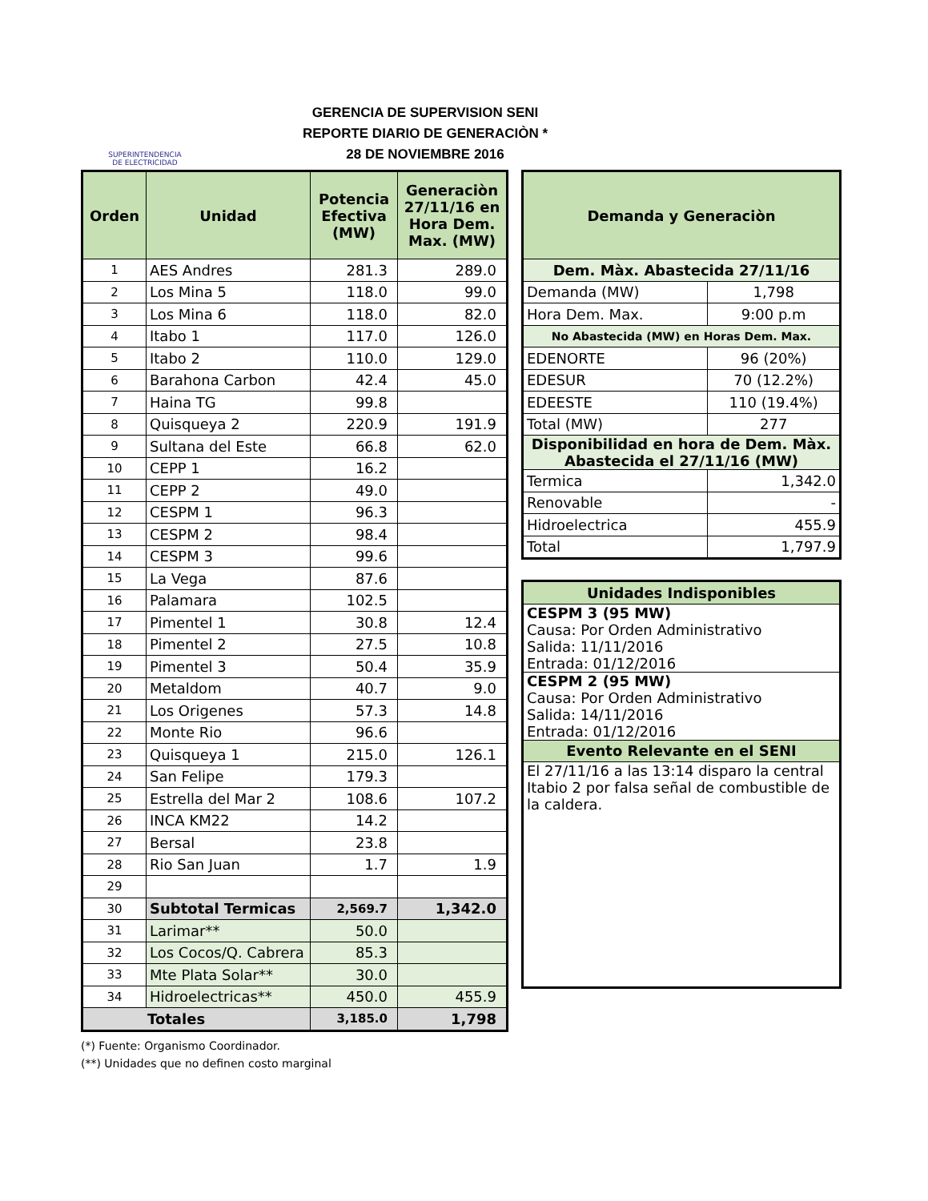SUPERINTENDENCIA
DE ELECTRICIDAD
GERENCIA DE SUPERVISION SENI
REPORTE DIARIO DE GENERACIÒN *
28 DE NOVIEMBRE 2016
| Orden | Unidad | Potencia Efectiva (MW) | Generaciòn 27/11/16 en Hora Dem. Max. (MW) |
| --- | --- | --- | --- |
| 1 | AES Andres | 281.3 | 289.0 |
| 2 | Los Mina 5 | 118.0 | 99.0 |
| 3 | Los Mina 6 | 118.0 | 82.0 |
| 4 | Itabo 1 | 117.0 | 126.0 |
| 5 | Itabo 2 | 110.0 | 129.0 |
| 6 | Barahona Carbon | 42.4 | 45.0 |
| 7 | Haina TG | 99.8 | |
| 8 | Quisqueya 2 | 220.9 | 191.9 |
| 9 | Sultana del Este | 66.8 | 62.0 |
| 10 | CEPP 1 | 16.2 | |
| 11 | CEPP 2 | 49.0 | |
| 12 | CESPM 1 | 96.3 | |
| 13 | CESPM 2 | 98.4 | |
| 14 | CESPM 3 | 99.6 | |
| 15 | La Vega | 87.6 | |
| 16 | Palamara | 102.5 | |
| 17 | Pimentel 1 | 30.8 | 12.4 |
| 18 | Pimentel 2 | 27.5 | 10.8 |
| 19 | Pimentel 3 | 50.4 | 35.9 |
| 20 | Metaldom | 40.7 | 9.0 |
| 21 | Los Origenes | 57.3 | 14.8 |
| 22 | Monte Rio | 96.6 | |
| 23 | Quisqueya 1 | 215.0 | 126.1 |
| 24 | San Felipe | 179.3 | |
| 25 | Estrella del Mar 2 | 108.6 | 107.2 |
| 26 | INCA KM22 | 14.2 | |
| 27 | Bersal | 23.8 | |
| 28 | Rio San Juan | 1.7 | 1.9 |
| 29 | | | |
| 30 | Subtotal Termicas | 2,569.7 | 1,342.0 |
| 31 | Larimar** | 50.0 | |
| 32 | Los Cocos/Q. Cabrera | 85.3 | |
| 33 | Mte Plata Solar** | 30.0 | |
| 34 | Hidroelectricas** | 450.0 | 455.9 |
| Totales | | 3,185.0 | 1,798 |
(*) Fuente: Organismo Coordinador.
(**) Unidades que no definen costo marginal
| Demanda y Generaciòn | |
| Dem. Màx. Abastecida 27/11/16 | |
| Demanda (MW) | 1,798 |
| Hora Dem. Max. | 9:00 p.m |
| No Abastecida (MW) en Horas Dem. Max. | |
| EDENORTE | 96 (20%) |
| EDESUR | 70 (12.2%) |
| EDEESTE | 110 (19.4%) |
| Total (MW) | 277 |
| Disponibilidad en hora de Dem. Màx. Abastecida el 27/11/16 (MW) | |
| Termica | 1,342.0 |
| Renovable | - |
| Hidroelectrica | 455.9 |
| Total | 1,797.9 |
| Unidades Indisponibles |
| CESPM 3 (95 MW) Causa: Por Orden Administrativo Salida: 11/11/2016 Entrada: 01/12/2016 |
| CESPM 2 (95 MW) Causa: Por Orden Administrativo Salida: 14/11/2016 Entrada: 01/12/2016 |
| Evento Relevante en el SENI |
| El 27/11/16 a las 13:14 disparo la central Itabio 2 por falsa señal de combustible de la caldera. |